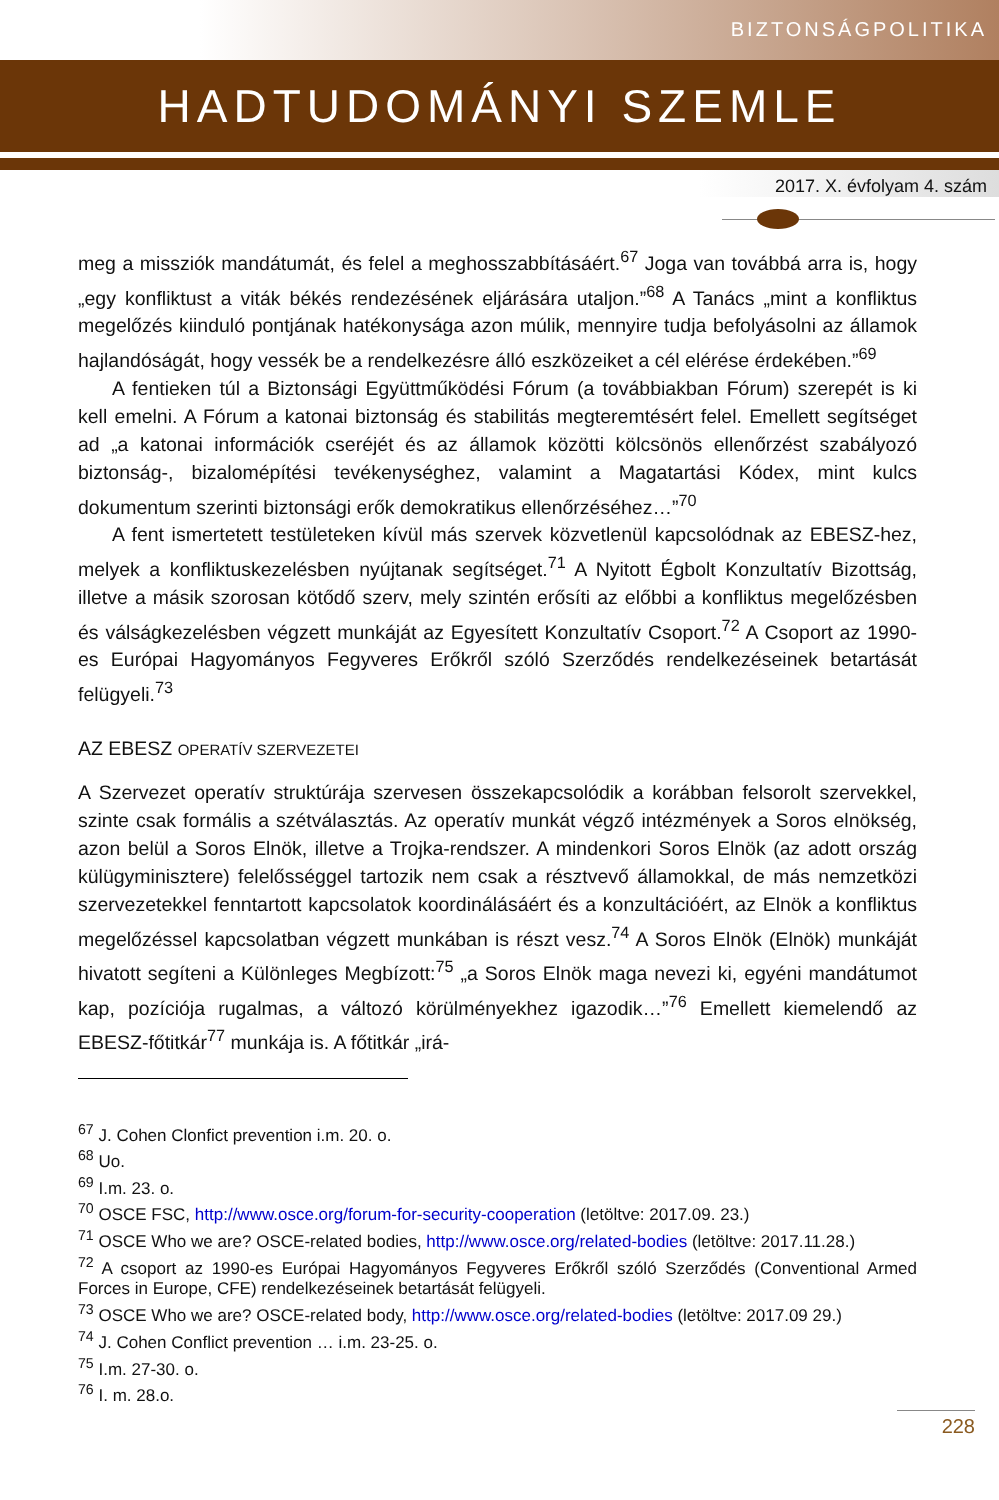BIZTONSÁGPOLITIKA
HADTUDOMÁNYI SZEMLE
2017. X. évfolyam 4. szám
meg a missziók mandátumát, és felel a meghosszabbításáért.<sup>67</sup> Joga van továbbá arra is, hogy „egy konfliktust a viták békés rendezésének eljárására utaljon.”<sup>68</sup> A Tanács „mint a konfliktus megelőzés kiinduló pontjának hatékonysága azon múlik, mennyire tudja befolyásolni az államok hajlandóságát, hogy vessék be a rendelkezésre álló eszközeiket a cél elérése érdekében.”<sup>69</sup>
A fentieken túl a Biztonsági Együttműködési Fórum (a továbbiakban Fórum) szerepét is ki kell emelni. A Fórum a katonai biztonság és stabilitás megteremtésért felel. Emellett segítséget ad „a katonai információk cseréjét és az államok közötti kölcsönös ellenőrzést szabályozó biztonság-, bizalomépítési tevékenységhez, valamint a Magatartási Kódex, mint kulcs dokumentum szerinti biztonsági erők demokratikus ellenőrzéséhez…”<sup>70</sup>
A fent ismertetett testületeken kívül más szervek közvetlenül kapcsolódnak az EBESZ-hez, melyek a konfliktuskezelésben nyújtanak segítséget.<sup>71</sup> A Nyitott Égbolt Konzultatív Bizottság, illetve a másik szorosan kötődő szerv, mely szintén erősíti az előbbi a konfliktus megelőzésben és válságkezelésben végzett munkáját az Egyesített Konzultatív Csoport.<sup>72</sup> A Csoport az 1990-es Európai Hagyományos Fegyveres Erőkről szóló Szerződés rendelkezéseinek betartását felügyeli.<sup>73</sup>
AZ EBESZ OPERATÍV SZERVEZETEI
A Szervezet operatív struktúrája szervesen összekapcsolódik a korábban felsorolt szervekkel, szinte csak formális a szétválasztás. Az operatív munkát végző intézmények a Soros elnökség, azon belül a Soros Elnök, illetve a Trojka-rendszer. A mindenkori Soros Elnök (az adott ország külügyminisztere) felelősséggel tartozik nem csak a résztvevő államokkal, de más nemzetközi szervezetekkel fenntartott kapcsolatok koordinálásáért és a konzultációért, az Elnök a konfliktus megelőzéssel kapcsolatban végzett munkában is részt vesz.<sup>74</sup> A Soros Elnök (Elnök) munkáját hivatott segíteni a Különleges Megbízott:<sup>75</sup> „a Soros Elnök maga nevezi ki, egyéni mandátumot kap, pozíciója rugalmas, a változó körülményekhez igazodik…”<sup>76</sup> Emellett kiemelendő az EBESZ-főtitkár<sup>77</sup> munkája is. A főtitkár „irá-
<sup>67</sup> J. Cohen Clonfict prevention i.m. 20. o.
<sup>68</sup> Uo.
<sup>69</sup> I.m. 23. o.
<sup>70</sup> OSCE FSC, http://www.osce.org/forum-for-security-cooperation (letöltve: 2017.09. 23.)
<sup>71</sup> OSCE Who we are? OSCE-related bodies, http://www.osce.org/related-bodies (letöltve: 2017.11.28.)
<sup>72</sup> A csoport az 1990-es Európai Hagyományos Fegyveres Erőkről szóló Szerződés (Conventional Armed Forces in Europe, CFE) rendelkezéseinek betartását felügyeli.
<sup>73</sup> OSCE Who we are? OSCE-related body, http://www.osce.org/related-bodies (letöltve: 2017.09 29.)
<sup>74</sup> J. Cohen Conflict prevention … i.m. 23-25. o.
<sup>75</sup> I.m. 27-30. o.
<sup>76</sup> I. m. 28.o.
228